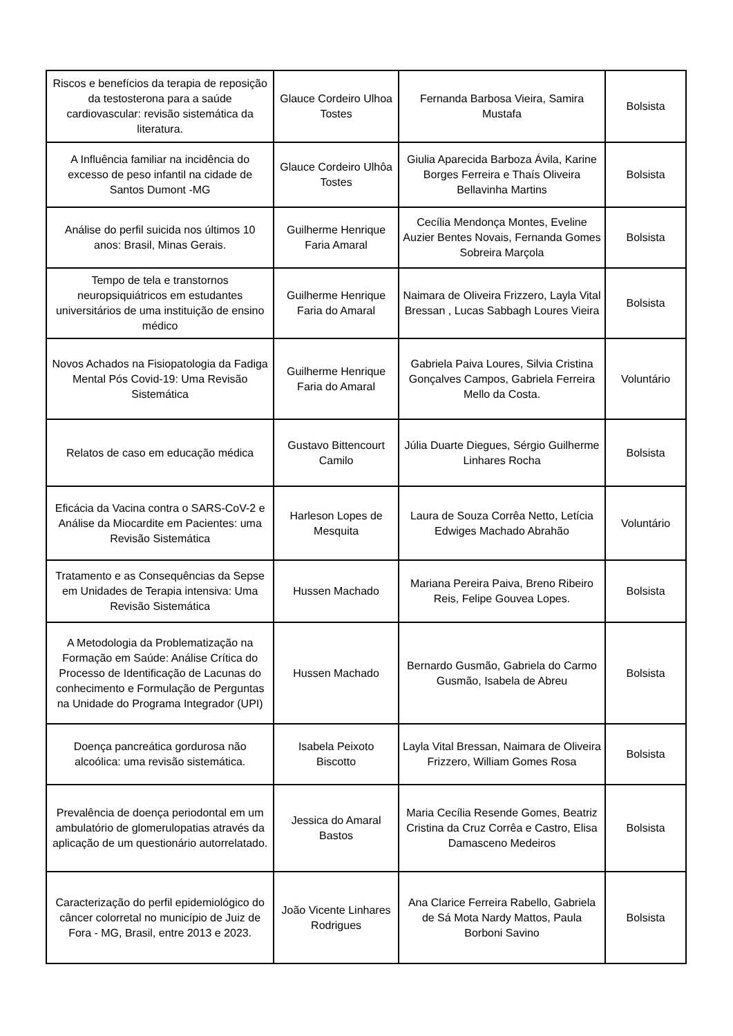| Riscos e benefícios da terapia de reposição da testosterona para a saúde cardiovascular: revisão sistemática da literatura. | Glauce Cordeiro Ulhoa Tostes | Fernanda Barbosa Vieira, Samira Mustafa | Bolsista |
| A Influência familiar na incidência do excesso de peso infantil na cidade de Santos Dumont -MG | Glauce Cordeiro Ulhôa Tostes | Giulia Aparecida Barboza Ávila, Karine Borges Ferreira e Thaís Oliveira Bellavinha Martins | Bolsista |
| Análise do perfil suicida nos últimos 10 anos: Brasil, Minas Gerais. | Guilherme Henrique Faria Amaral | Cecília Mendonça Montes, Eveline Auzier Bentes Novais, Fernanda Gomes Sobreira Marçola | Bolsista |
| Tempo de tela e transtornos neuropsiquiátricos em estudantes universitários de uma instituição de ensino médico | Guilherme Henrique Faria do Amaral | Naimara de Oliveira Frizzero, Layla Vital Bressan , Lucas Sabbagh Loures Vieira | Bolsista |
| Novos Achados na Fisiopatologia da Fadiga Mental Pós Covid-19: Uma Revisão Sistemática | Guilherme Henrique Faria do Amaral | Gabriela Paiva Loures, Silvia Cristina Gonçalves Campos, Gabriela Ferreira Mello da Costa. | Voluntário |
| Relatos de caso em educação médica | Gustavo Bittencourt Camilo | Júlia Duarte Diegues, Sérgio Guilherme Linhares Rocha | Bolsista |
| Eficácia da Vacina contra o SARS-CoV-2 e Análise da Miocardite em Pacientes: uma Revisão Sistemática | Harleson Lopes de Mesquita | Laura de Souza Corrêa Netto, Letícia Edwiges Machado Abrahão | Voluntário |
| Tratamento e as Consequências da Sepse em Unidades de Terapia intensiva: Uma Revisão Sistemática | Hussen Machado | Mariana Pereira Paiva, Breno Ribeiro Reis, Felipe Gouvea Lopes. | Bolsista |
| A Metodologia da Problematização na Formação em Saúde: Análise Crítica do Processo de Identificação de Lacunas do conhecimento e Formulação de Perguntas na Unidade do Programa Integrador (UPI) | Hussen Machado | Bernardo Gusmão, Gabriela do Carmo Gusmão, Isabela de Abreu | Bolsista |
| Doença pancreática gordurosa não alcoólica: uma revisão sistemática. | Isabela Peixoto Biscotto | Layla Vital Bressan, Naimara de Oliveira Frizzero, William Gomes Rosa | Bolsista |
| Prevalência de doença periodontal em um ambulatório de glomerulopatias através da aplicação de um questionário autorrelatado. | Jessica do Amaral Bastos | Maria Cecília Resende Gomes, Beatriz Cristina da Cruz Corrêa e Castro, Elisa Damasceno Medeiros | Bolsista |
| Caracterização do perfil epidemiológico do câncer colorretal no município de Juiz de Fora - MG, Brasil, entre 2013 e 2023. | João Vicente Linhares Rodrigues | Ana Clarice Ferreira Rabello, Gabriela de Sá Mota Nardy Mattos, Paula Borboni Savino | Bolsista |